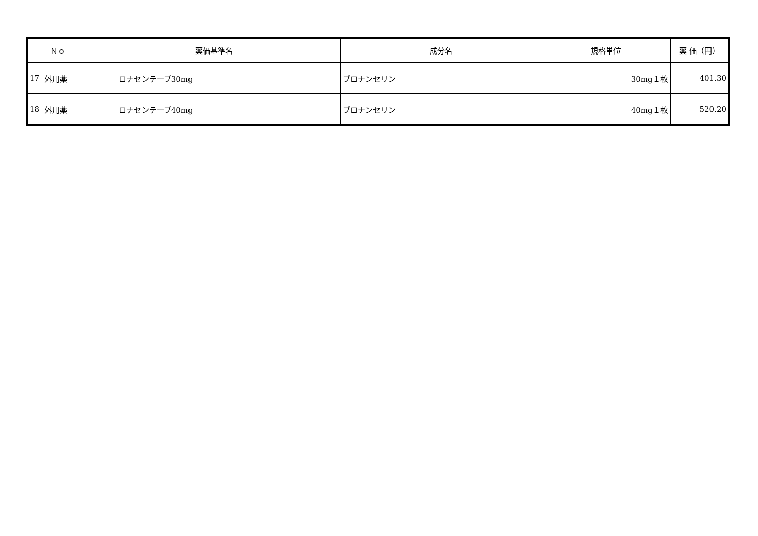| Ｎｏ | | 薬価基準名 | 成分名 | 規格単位 | 薬 価（円） |
| --- | --- | --- | --- | --- | --- |
| 17 | 外用薬 | ロナセンテープ30mg | ブロナンセリン | 30mg１枚 | 401.30 |
| 18 | 外用薬 | ロナセンテープ40mg | ブロナンセリン | 40mg１枚 | 520.20 |